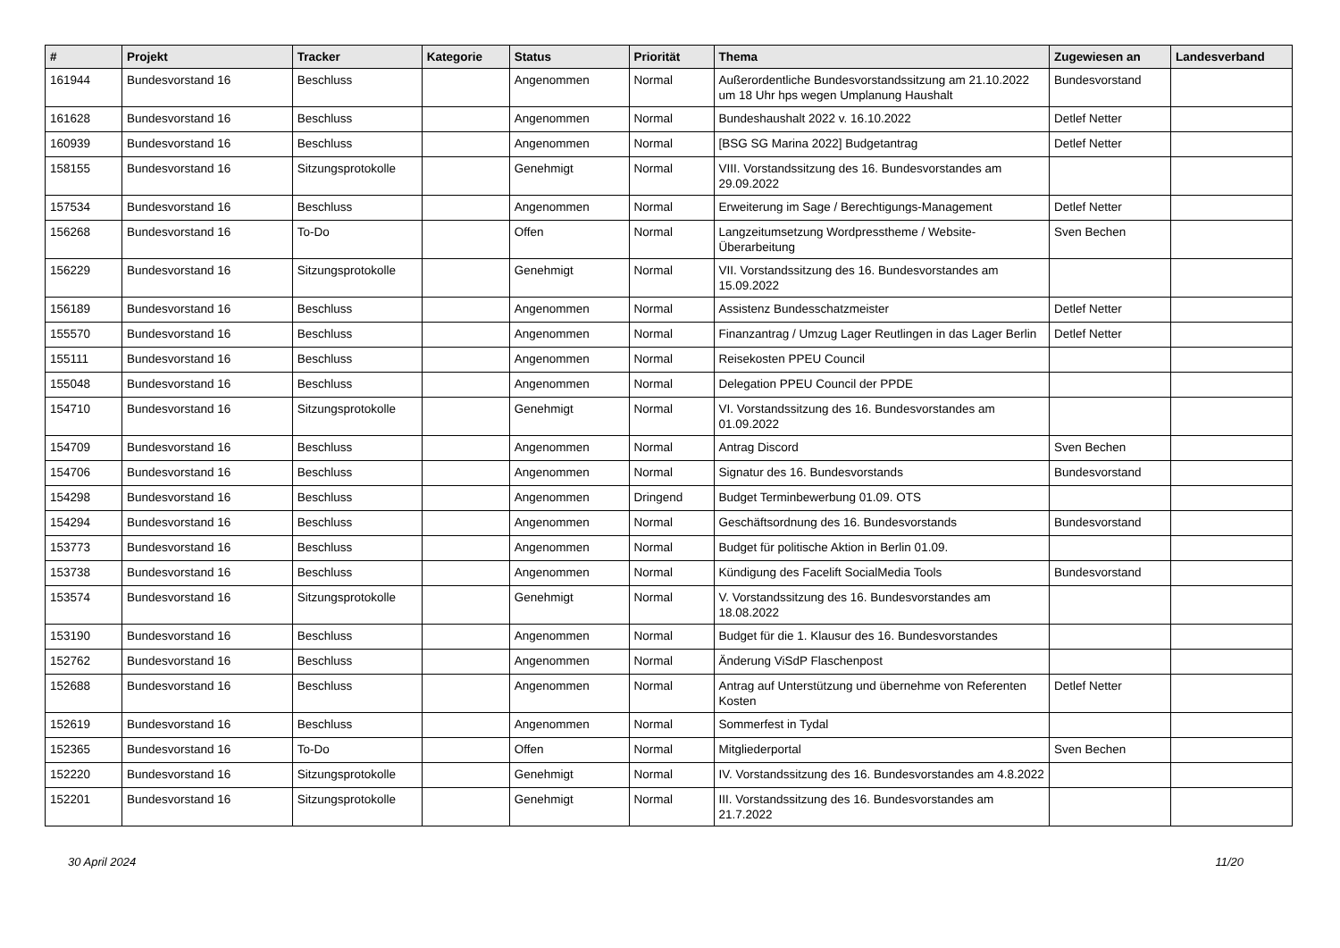| # | Projekt | Tracker | Kategorie | Status | Priorität | Thema | Zugewiesen an | Landesverband |
| --- | --- | --- | --- | --- | --- | --- | --- | --- |
| 161944 | Bundesvorstand 16 | Beschluss | | Angenommen | Normal | Außerordentliche Bundesvorstandssitzung am 21.10.2022 um 18 Uhr hps wegen Umplanung Haushalt | Bundesvorstand | |
| 161628 | Bundesvorstand 16 | Beschluss | | Angenommen | Normal | Bundeshaushalt 2022 v. 16.10.2022 | Detlef Netter | |
| 160939 | Bundesvorstand 16 | Beschluss | | Angenommen | Normal | [BSG SG Marina 2022] Budgetantrag | Detlef Netter | |
| 158155 | Bundesvorstand 16 | Sitzungsprotokolle | | Genehmigt | Normal | VIII. Vorstandssitzung des 16. Bundesvorstandes am 29.09.2022 | | |
| 157534 | Bundesvorstand 16 | Beschluss | | Angenommen | Normal | Erweiterung im Sage / Berechtigungs-Management | Detlef Netter | |
| 156268 | Bundesvorstand 16 | To-Do | | Offen | Normal | Langzeitumsetzung Wordpresstheme / Website-Überarbeitung | Sven Bechen | |
| 156229 | Bundesvorstand 16 | Sitzungsprotokolle | | Genehmigt | Normal | VII. Vorstandssitzung des 16. Bundesvorstandes am 15.09.2022 | | |
| 156189 | Bundesvorstand 16 | Beschluss | | Angenommen | Normal | Assistenz Bundesschatzmeister | Detlef Netter | |
| 155570 | Bundesvorstand 16 | Beschluss | | Angenommen | Normal | Finanzantrag / Umzug Lager Reutlingen in das Lager Berlin | Detlef Netter | |
| 155111 | Bundesvorstand 16 | Beschluss | | Angenommen | Normal | Reisekosten PPEU Council | | |
| 155048 | Bundesvorstand 16 | Beschluss | | Angenommen | Normal | Delegation PPEU Council der PPDE | | |
| 154710 | Bundesvorstand 16 | Sitzungsprotokolle | | Genehmigt | Normal | VI. Vorstandssitzung des 16. Bundesvorstandes am 01.09.2022 | | |
| 154709 | Bundesvorstand 16 | Beschluss | | Angenommen | Normal | Antrag Discord | Sven Bechen | |
| 154706 | Bundesvorstand 16 | Beschluss | | Angenommen | Normal | Signatur des 16. Bundesvorstands | Bundesvorstand | |
| 154298 | Bundesvorstand 16 | Beschluss | | Angenommen | Dringend | Budget Terminbewerbung 01.09. OTS | | |
| 154294 | Bundesvorstand 16 | Beschluss | | Angenommen | Normal | Geschäftsordnung des 16. Bundesvorstands | Bundesvorstand | |
| 153773 | Bundesvorstand 16 | Beschluss | | Angenommen | Normal | Budget für politische Aktion in Berlin 01.09. | | |
| 153738 | Bundesvorstand 16 | Beschluss | | Angenommen | Normal | Kündigung des Facelift SocialMedia Tools | Bundesvorstand | |
| 153574 | Bundesvorstand 16 | Sitzungsprotokolle | | Genehmigt | Normal | V. Vorstandssitzung des 16. Bundesvorstandes am 18.08.2022 | | |
| 153190 | Bundesvorstand 16 | Beschluss | | Angenommen | Normal | Budget für die 1. Klausur des 16. Bundesvorstandes | | |
| 152762 | Bundesvorstand 16 | Beschluss | | Angenommen | Normal | Änderung ViSdP Flaschenpost | | |
| 152688 | Bundesvorstand 16 | Beschluss | | Angenommen | Normal | Antrag auf Unterstützung und übernehme von Referenten Kosten | Detlef Netter | |
| 152619 | Bundesvorstand 16 | Beschluss | | Angenommen | Normal | Sommerfest in Tydal | | |
| 152365 | Bundesvorstand 16 | To-Do | | Offen | Normal | Mitgliederportal | Sven Bechen | |
| 152220 | Bundesvorstand 16 | Sitzungsprotokolle | | Genehmigt | Normal | IV. Vorstandssitzung des 16. Bundesvorstandes am 4.8.2022 | | |
| 152201 | Bundesvorstand 16 | Sitzungsprotokolle | | Genehmigt | Normal | III. Vorstandssitzung des 16. Bundesvorstandes am 21.7.2022 | | |
30 April 2024 11/20